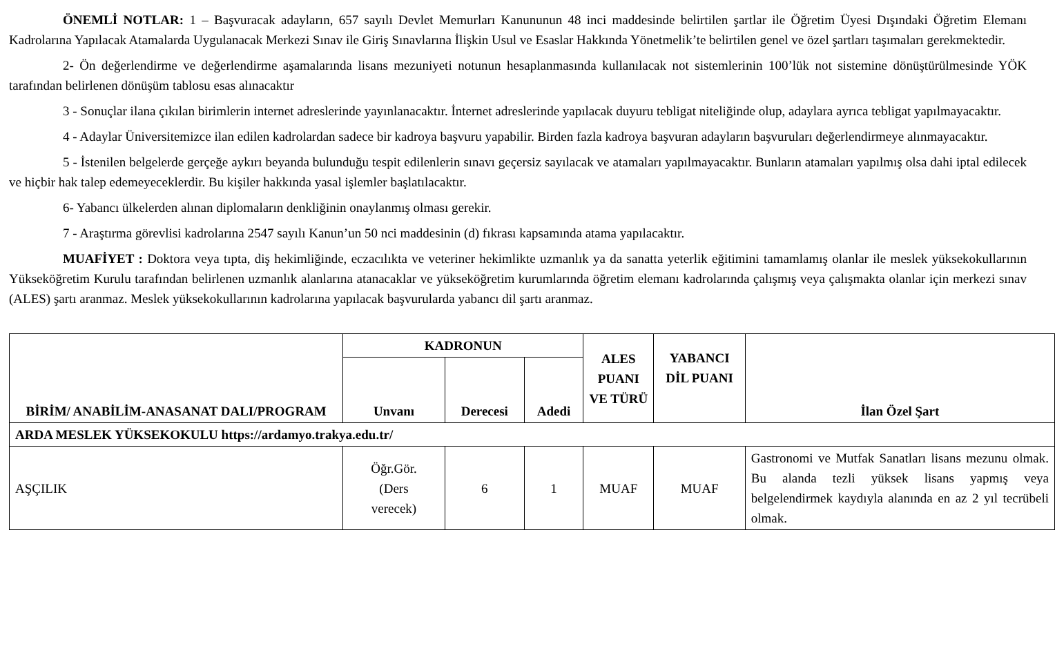ÖNEMLİ NOTLAR: 1 – Başvuracak adayların, 657 sayılı Devlet Memurları Kanununun 48 inci maddesinde belirtilen şartlar ile Öğretim Üyesi Dışındaki Öğretim Elemanı Kadrolarına Yapılacak Atamalarda Uygulanacak Merkezi Sınav ile Giriş Sınavlarına İlişkin Usul ve Esaslar Hakkında Yönetmelik’te belirtilen genel ve özel şartları taşımaları gerekmektedir.
2- Ön değerlendirme ve değerlendirme aşamalarında lisans mezuniyeti notunun hesaplanmasında kullanılacak not sistemlerinin 100’lük not sistemine dönüştürülmesinde YÖK tarafından belirlenen dönüşüm tablosu esas alınacaktır
3 - Sonuçlar ilana çıkılan birimlerin internet adreslerinde yayınlanacaktır. İnternet adreslerinde yapılacak duyuru tebligat niteliğinde olup, adaylara ayrıca tebligat yapılmayacaktır.
4 - Adaylar Üniversitemizce ilan edilen kadrolardan sadece bir kadroya başvuru yapabilir. Birden fazla kadroya başvuran adayların başvuruları değerlendirmeye alınmayacaktır.
5 - İstenilen belgelerde gerçeğe aykırı beyanda bulunduğu tespit edilenlerin sınavı geçersiz sayılacak ve atamaları yapılmayacaktır. Bunların atamaları yapılmış olsa dahi iptal edilecek ve hiçbir hak talep edemeyeceklerdir. Bu kişiler hakkında yasal işlemler başlatılacaktır.
6- Yabancı ülkelerden alınan diplomaların denkliğinin onaylanmış olması gerekir.
7 - Araştırma görevlisi kadrolarına 2547 sayılı Kanun’un 50 nci maddesinin (d) fıkrası kapsamında atama yapılacaktır.
MUAFİYET : Doktora veya tıpta, diş hekimliğinde, eczacılıkta ve veteriner hekimlikte uzmanlık ya da sanatta yeterlik eğitimini tamamlamış olanlar ile meslek yüksekokullarının Yükseköğretim Kurulu tarafından belirlenen uzmanlık alanlarına atanacaklar ve yükseköğretim kurumlarında öğretim elemanı kadrolarında çalışmış veya çalışmakta olanlar için merkezi sınav (ALES) şartı aranmaz. Meslek yüksekokullarının kadrolarına yapılacak başvurularda yabancı dil şartı aranmaz.
| BİRİM/ ANABİLİM-ANASANAT DALI/PROGRAM | KADRONUN | | | ALES PUANI VE TÜRÜ | YABANCI DİL PUANI | İlan Özel Şart |
| --- | --- | --- | --- | --- | --- | --- |
| | Unvanı | Derecesi | Adedi | | | |
| ARDA MESLEK YÜKSEKOKULU https://ardamyo.trakya.edu.tr/ | | | | | | |
| AŞÇILIK | Öğr.Gör. (Ders verecek) | 6 | 1 | MUAF | MUAF | Gastronomi ve Mutfak Sanatları lisans mezunu olmak. Bu alanda tezli yüksek lisans yapmış veya belgelendirmek kaydıyla alanında en az 2 yıl tecrübeli olmak. |